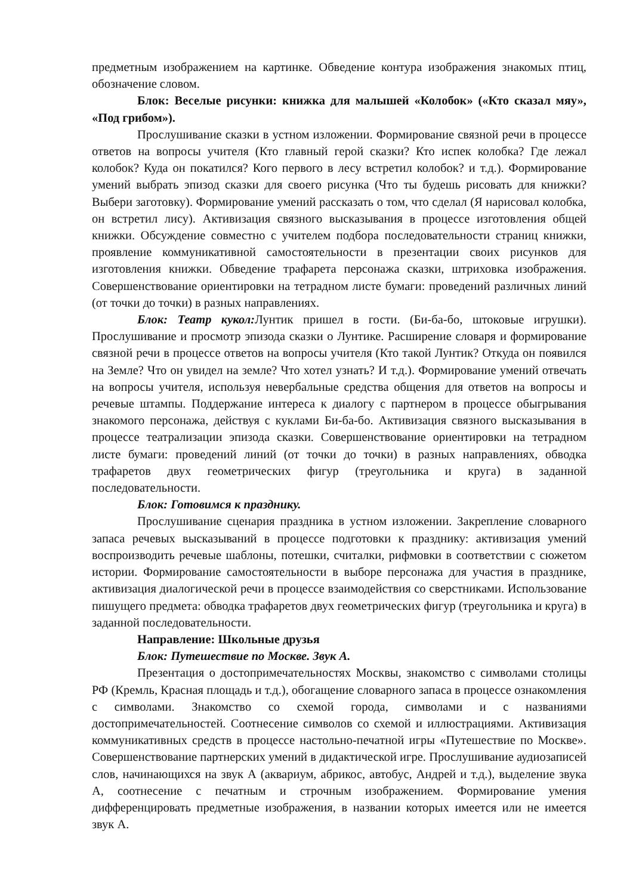предметным изображением на картинке. Обведение контура изображения знакомых птиц, обозначение словом.
Блок: Веселые рисунки: книжка для малышей «Колобок» («Кто сказал мяу», «Под грибом»).
Прослушивание сказки в устном изложении. Формирование связной речи в процессе ответов на вопросы учителя (Кто главный герой сказки? Кто испек колобка? Где лежал колобок? Куда он покатился? Кого первого в лесу встретил колобок? и т.д.). Формирование умений выбрать эпизод сказки для своего рисунка (Что ты будешь рисовать для книжки? Выбери заготовку). Формирование умений рассказать о том, что сделал (Я нарисовал колобка, он встретил лису). Активизация связного высказывания в процессе изготовления общей книжки. Обсуждение совместно с учителем подбора последовательности страниц книжки, проявление коммуникативной самостоятельности в презентации своих рисунков для изготовления книжки. Обведение трафарета персонажа сказки, штриховка изображения. Совершенствование ориентировки на тетрадном листе бумаги: проведений различных линий (от точки до точки) в разных направлениях.
Блок: Театр кукол: Лунтик пришел в гости. (Би-ба-бо, штоковые игрушки). Прослушивание и просмотр эпизода сказки о Лунтике. Расширение словаря и формирование связной речи в процессе ответов на вопросы учителя (Кто такой Лунтик? Откуда он появился на Земле? Что он увидел на земле? Что хотел узнать? И т.д.). Формирование умений отвечать на вопросы учителя, используя невербальные средства общения для ответов на вопросы и речевые штампы. Поддержание интереса к диалогу с партнером в процессе обыгрывания знакомого персонажа, действуя с куклами Би-ба-бо. Активизация связного высказывания в процессе театрализации эпизода сказки. Совершенствование ориентировки на тетрадном листе бумаги: проведений линий (от точки до точки) в разных направлениях, обводка трафаретов двух геометрических фигур (треугольника и круга) в заданной последовательности.
Блок: Готовимся к празднику.
Прослушивание сценария праздника в устном изложении. Закрепление словарного запаса речевых высказываний в процессе подготовки к празднику: активизация умений воспроизводить речевые шаблоны, потешки, считалки, рифмовки в соответствии с сюжетом истории. Формирование самостоятельности в выборе персонажа для участия в празднике, активизация диалогической речи в процессе взаимодействия со сверстниками. Использование пишущего предмета: обводка трафаретов двух геометрических фигур (треугольника и круга) в заданной последовательности.
Направление: Школьные друзья
Блок: Путешествие по Москве. Звук А.
Презентация о достопримечательностях Москвы, знакомство с символами столицы РФ (Кремль, Красная площадь и т.д.), обогащение словарного запаса в процессе ознакомления с символами. Знакомство со схемой города, символами и с названиями достопримечательностей. Соотнесение символов со схемой и иллюстрациями. Активизация коммуникативных средств в процессе настольно-печатной игры «Путешествие по Москве». Совершенствование партнерских умений в дидактической игре. Прослушивание аудиозаписей слов, начинающихся на звук А (аквариум, абрикос, автобус, Андрей и т.д.), выделение звука А, соотнесение с печатным и строчным изображением. Формирование умения дифференцировать предметные изображения, в названии которых имеется или не имеется звук А.